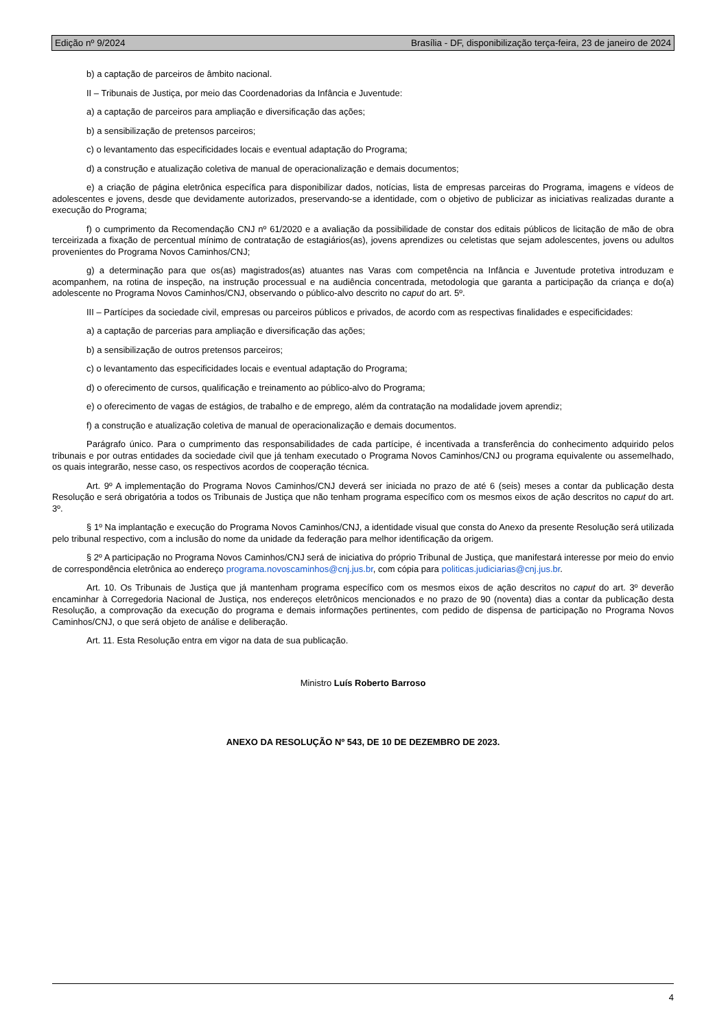Edição nº 9/2024 Brasília - DF, disponibilização terça-feira, 23 de janeiro de 2024
b) a captação de parceiros de âmbito nacional.
II – Tribunais de Justiça, por meio das Coordenadorias da Infância e Juventude:
a) a captação de parceiros para ampliação e diversificação das ações;
b) a sensibilização de pretensos parceiros;
c) o levantamento das especificidades locais e eventual adaptação do Programa;
d) a construção e atualização coletiva de manual de operacionalização e demais documentos;
e) a criação de página eletrônica específica para disponibilizar dados, notícias, lista de empresas parceiras do Programa, imagens e vídeos de adolescentes e jovens, desde que devidamente autorizados, preservando-se a identidade, com o objetivo de publicizar as iniciativas realizadas durante a execução do Programa;
f) o cumprimento da Recomendação CNJ nº 61/2020 e a avaliação da possibilidade de constar dos editais públicos de licitação de mão de obra terceirizada a fixação de percentual mínimo de contratação de estagiários(as), jovens aprendizes ou celetistas que sejam adolescentes, jovens ou adultos provenientes do Programa Novos Caminhos/CNJ;
g) a determinação para que os(as) magistrados(as) atuantes nas Varas com competência na Infância e Juventude protetiva introduzam e acompanhem, na rotina de inspeção, na instrução processual e na audiência concentrada, metodologia que garanta a participação da criança e do(a) adolescente no Programa Novos Caminhos/CNJ, observando o público-alvo descrito no caput do art. 5º.
III – Partícipes da sociedade civil, empresas ou parceiros públicos e privados, de acordo com as respectivas finalidades e especificidades:
a) a captação de parcerias para ampliação e diversificação das ações;
b) a sensibilização de outros pretensos parceiros;
c) o levantamento das especificidades locais e eventual adaptação do Programa;
d) o oferecimento de cursos, qualificação e treinamento ao público-alvo do Programa;
e) o oferecimento de vagas de estágios, de trabalho e de emprego, além da contratação na modalidade jovem aprendiz;
f) a construção e atualização coletiva de manual de operacionalização e demais documentos.
Parágrafo único. Para o cumprimento das responsabilidades de cada partícipe, é incentivada a transferência do conhecimento adquirido pelos tribunais e por outras entidades da sociedade civil que já tenham executado o Programa Novos Caminhos/CNJ ou programa equivalente ou assemelhado, os quais integrarão, nesse caso, os respectivos acordos de cooperação técnica.
Art. 9º A implementação do Programa Novos Caminhos/CNJ deverá ser iniciada no prazo de até 6 (seis) meses a contar da publicação desta Resolução e será obrigatória a todos os Tribunais de Justiça que não tenham programa específico com os mesmos eixos de ação descritos no caput do art. 3º.
§ 1º Na implantação e execução do Programa Novos Caminhos/CNJ, a identidade visual que consta do Anexo da presente Resolução será utilizada pelo tribunal respectivo, com a inclusão do nome da unidade da federação para melhor identificação da origem.
§ 2º A participação no Programa Novos Caminhos/CNJ será de iniciativa do próprio Tribunal de Justiça, que manifestará interesse por meio do envio de correspondência eletrônica ao endereço programa.novoscaminhos@cnj.jus.br, com cópia para politicas.judiciarias@cnj.jus.br.
Art. 10. Os Tribunais de Justiça que já mantenham programa específico com os mesmos eixos de ação descritos no caput do art. 3º deverão encaminhar à Corregedoria Nacional de Justiça, nos endereços eletrônicos mencionados e no prazo de 90 (noventa) dias a contar da publicação desta Resolução, a comprovação da execução do programa e demais informações pertinentes, com pedido de dispensa de participação no Programa Novos Caminhos/CNJ, o que será objeto de análise e deliberação.
Art. 11. Esta Resolução entra em vigor na data de sua publicação.
Ministro Luís Roberto Barroso
ANEXO DA RESOLUÇÃO Nº 543, DE 10 DE DEZEMBRO DE 2023.
4